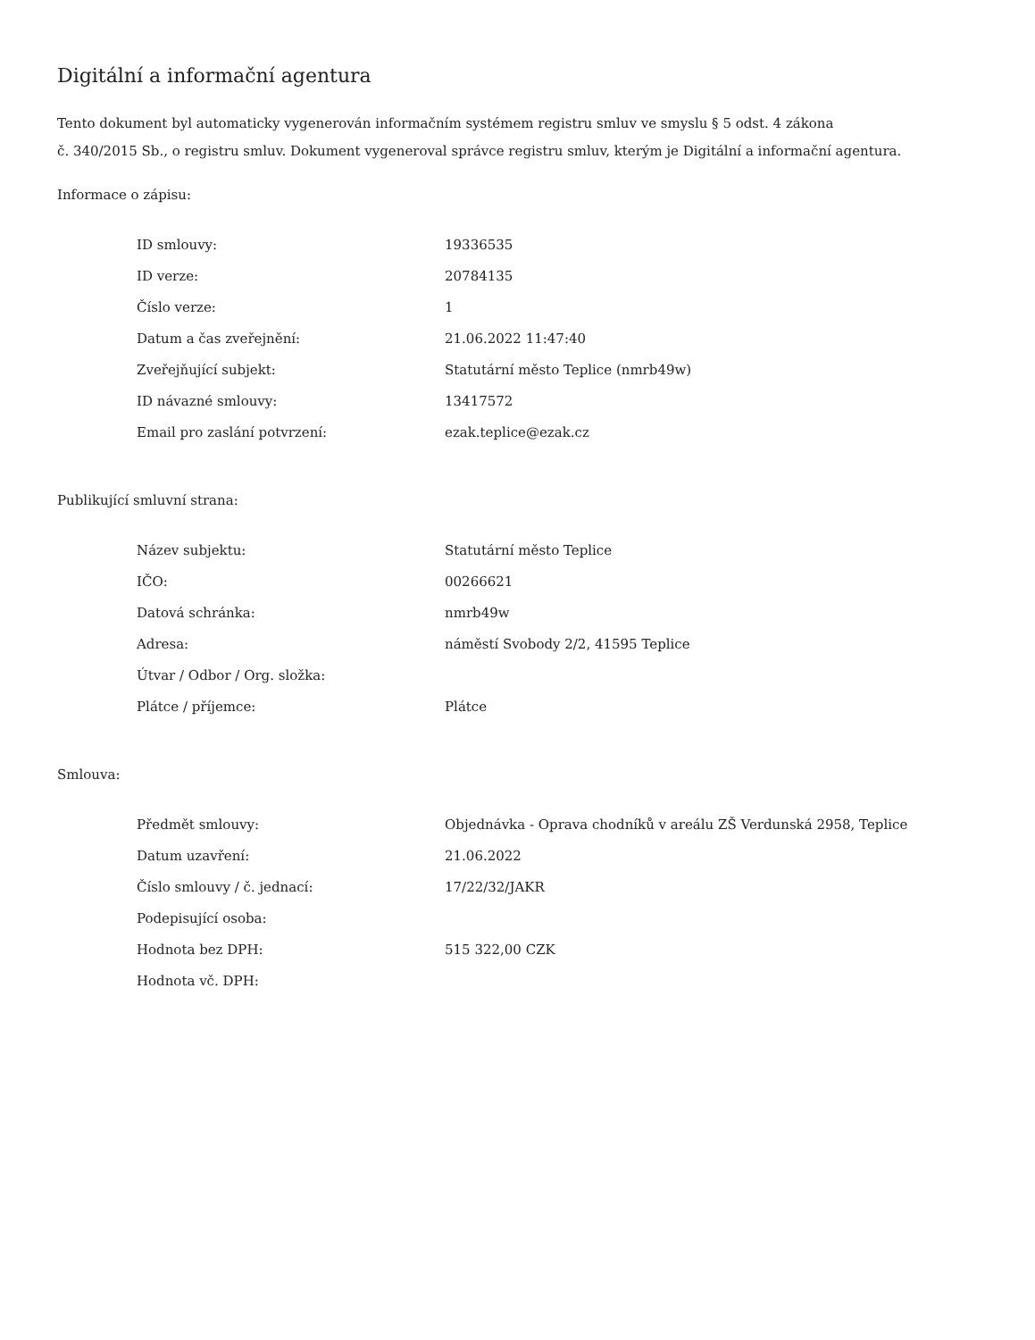Digitální a informační agentura
Tento dokument byl automaticky vygenerován informačním systémem registru smluv ve smyslu § 5 odst. 4 zákona
č. 340/2015 Sb., o registru smluv. Dokument vygeneroval správce registru smluv, kterým je Digitální a informační agentura.
Informace o zápisu:
| ID smlouvy: | 19336535 |
| ID verze: | 20784135 |
| Číslo verze: | 1 |
| Datum a čas zveřejnění: | 21.06.2022 11:47:40 |
| Zveřejňující subjekt: | Statutární město Teplice (nmrb49w) |
| ID návazné smlouvy: | 13417572 |
| Email pro zaslání potvrzení: | ezak.teplice@ezak.cz |
Publikující smluvní strana:
| Název subjektu: | Statutární město Teplice |
| IČO: | 00266621 |
| Datová schránka: | nmrb49w |
| Adresa: | náměstí Svobody 2/2, 41595 Teplice |
| Útvar / Odbor / Org. složka: | |
| Plátce / příjemce: | Plátce |
Smlouva:
| Předmět smlouvy: | Objednávka - Oprava chodníků v areálu ZŠ Verdunská 2958, Teplice |
| Datum uzavření: | 21.06.2022 |
| Číslo smlouvy / č. jednací: | 17/22/32/JAKR |
| Podepisující osoba: | |
| Hodnota bez DPH: | 515 322,00 CZK |
| Hodnota vč. DPH: | |